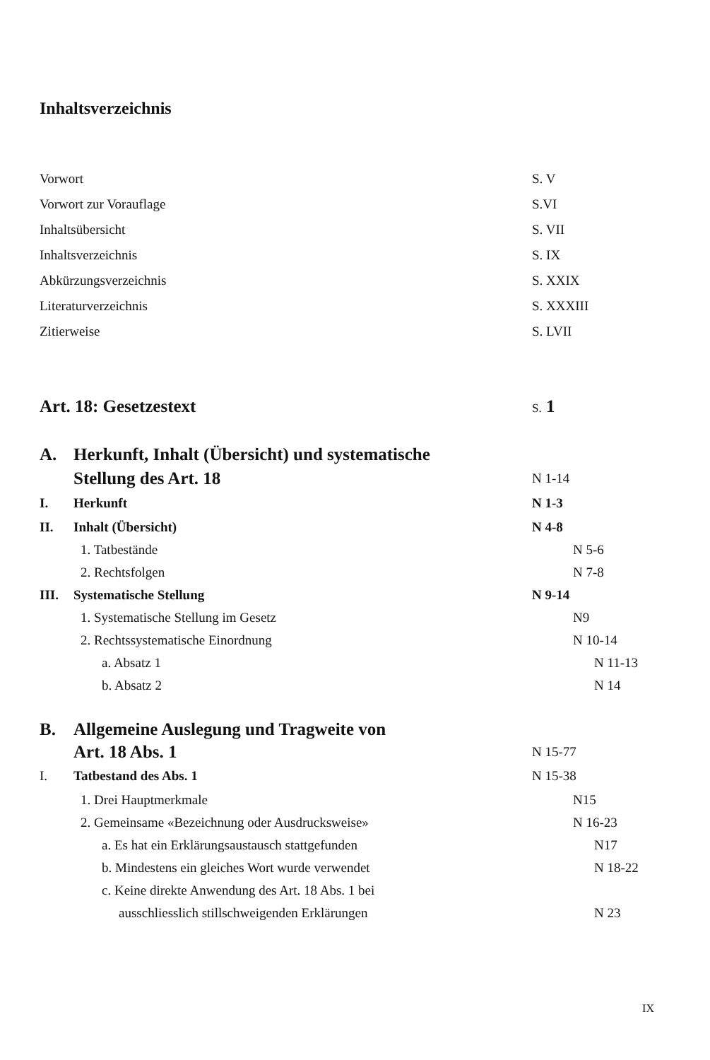Inhaltsverzeichnis
Vorwort S. V
Vorwort zur Vorauflage S.VI
Inhaltsübersicht S. VII
Inhaltsverzeichnis S. IX
Abkürzungsverzeichnis S. XXIX
Literaturverzeichnis S. XXXIII
Zitierweise S. LVII
Art. 18: Gesetzestext
S. 1
A. Herkunft, Inhalt (Übersicht) und systematische
Stellung des Art. 18
N 1-14
I. Herkunft N 1-3
II. Inhalt (Übersicht) N 4-8
1. Tatbestände N 5-6
2. Rechtsfolgen N 7-8
III. Systematische Stellung N 9-14
1. Systematische Stellung im Gesetz N9
2. Rechtssystematische Einordnung N 10-14
a. Absatz 1 N 11-13
b. Absatz 2 N 14
B. Allgemeine Auslegung und Tragweite von
Art. 18 Abs. 1
N 15-77
I. Tatbestand des Abs. 1 N 15-38
1. Drei Hauptmerkmale N15
2. Gemeinsame «Bezeichnung oder Ausdrucksweise» N 16-23
a. Es hat ein Erklärungsaustausch stattgefunden N17
b. Mindestens ein gleiches Wort wurde verwendet N 18-22
c. Keine direkte Anwendung des Art. 18 Abs. 1 bei
ausschliesslich stillschweigenden Erklärungen
N 23
IX